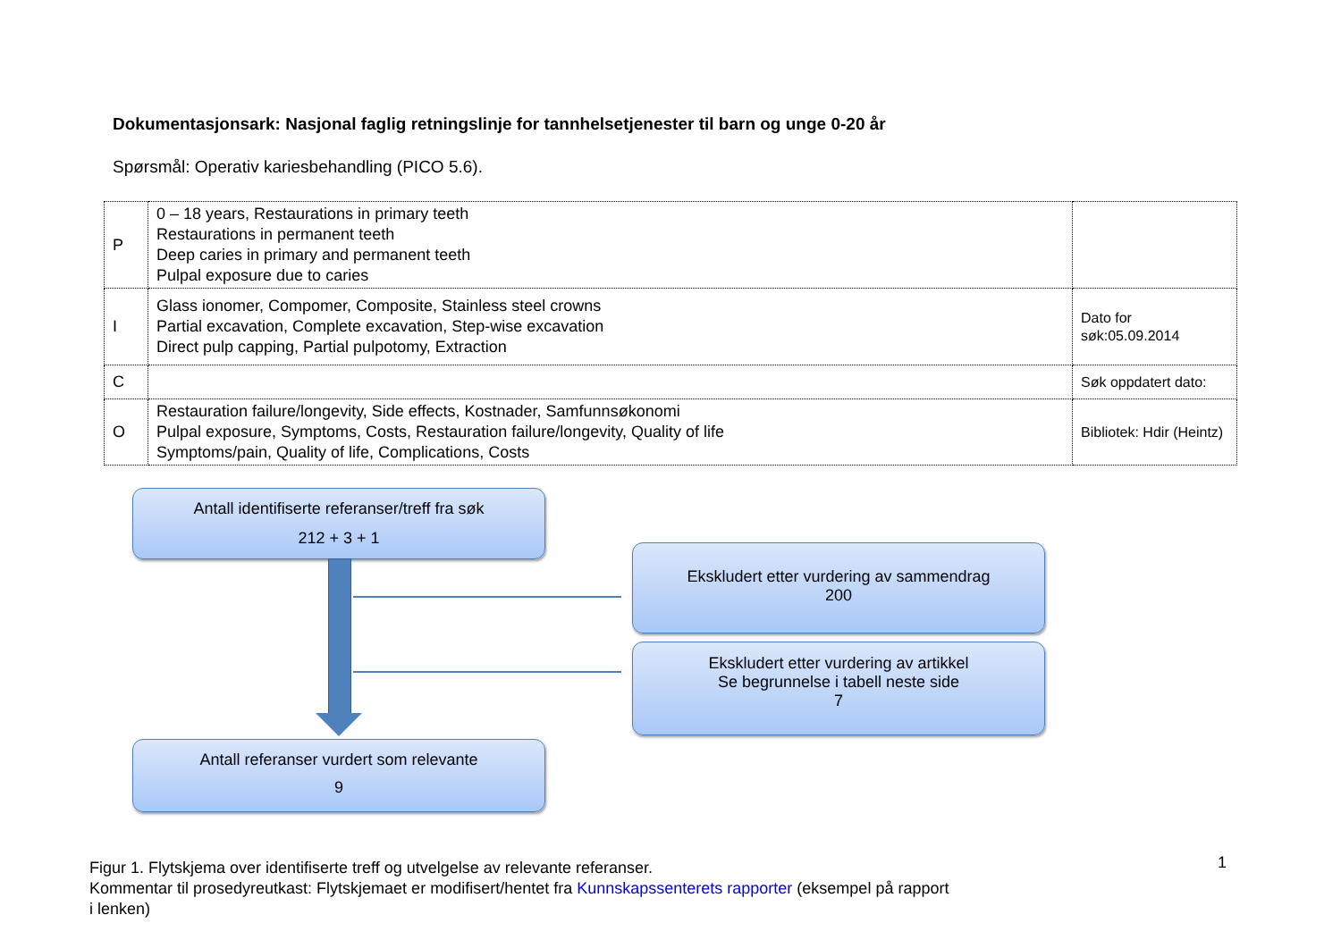Dokumentasjonsark: Nasjonal faglig retningslinje for tannhelsetjenester til barn og unge 0-20 år
Spørsmål: Operativ kariesbehandling (PICO 5.6).
| P | 0 – 18 years, Restaurations in primary teeth Restaurations in permanent teeth Deep caries in primary and permanent teeth Pulpal exposure due to caries | |
| I | Glass ionomer, Compomer, Composite, Stainless steel crowns Partial excavation, Complete excavation, Step-wise excavation Direct pulp capping, Partial pulpotomy, Extraction | Dato for søk:05.09.2014 |
| C | | Søk oppdatert dato: |
| O | Restauration failure/longevity, Side effects, Kostnader, Samfunnsøkonomi Pulpal exposure, Symptoms, Costs, Restauration failure/longevity, Quality of life Symptoms/pain, Quality of life, Complications, Costs | Bibliotek: Hdir (Heintz) |
Antall identifiserte referanser/treff fra søk
212 + 3 + 1
Ekskludert etter vurdering av sammendrag
200
Ekskludert etter vurdering av artikkel
Se begrunnelse i tabell neste side
7
Antall referanser vurdert som relevante
9
Figur 1. Flytskjema over identifiserte treff og utvelgelse av relevante referanser.
Kommentar til prosedyreutkast: Flytskjemaet er modifisert/hentet fra Kunnskapssenterets rapporter (eksempel på rapport i lenken)
1